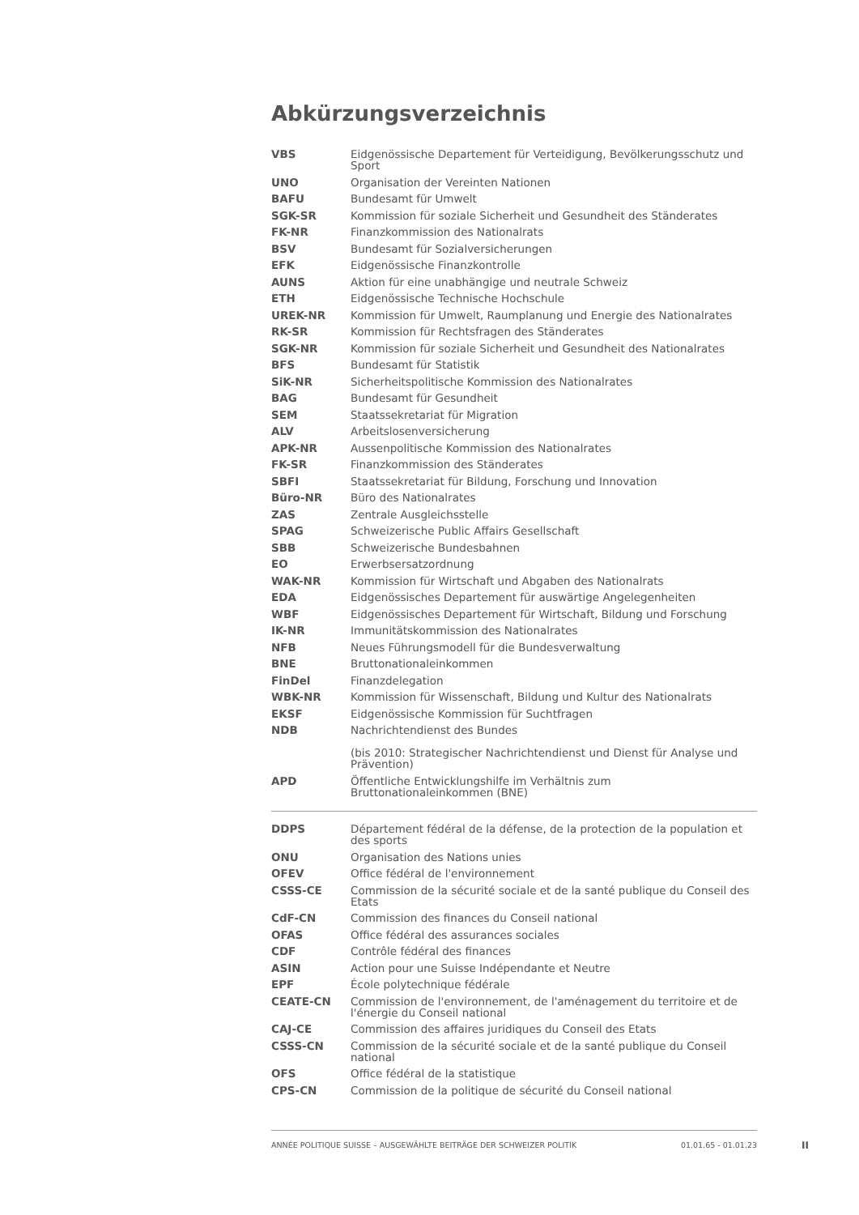Abkürzungsverzeichnis
| VBS | Eidgenössische Departement für Verteidigung, Bevölkerungsschutz und Sport |
| UNO | Organisation der Vereinten Nationen |
| BAFU | Bundesamt für Umwelt |
| SGK-SR | Kommission für soziale Sicherheit und Gesundheit des Ständerates |
| FK-NR | Finanzkommission des Nationalrats |
| BSV | Bundesamt für Sozialversicherungen |
| EFK | Eidgenössische Finanzkontrolle |
| AUNS | Aktion für eine unabhängige und neutrale Schweiz |
| ETH | Eidgenössische Technische Hochschule |
| UREK-NR | Kommission für Umwelt, Raumplanung und Energie des Nationalrates |
| RK-SR | Kommission für Rechtsfragen des Ständerates |
| SGK-NR | Kommission für soziale Sicherheit und Gesundheit des Nationalrates |
| BFS | Bundesamt für Statistik |
| SiK-NR | Sicherheitspolitische Kommission des Nationalrates |
| BAG | Bundesamt für Gesundheit |
| SEM | Staatssekretariat für Migration |
| ALV | Arbeitslosenversicherung |
| APK-NR | Aussenpolitische Kommission des Nationalrates |
| FK-SR | Finanzkommission des Ständerates |
| SBFI | Staatssekretariat für Bildung, Forschung und Innovation |
| Büro-NR | Büro des Nationalrates |
| ZAS | Zentrale Ausgleichsstelle |
| SPAG | Schweizerische Public Affairs Gesellschaft |
| SBB | Schweizerische Bundesbahnen |
| EO | Erwerbsersatzordnung |
| WAK-NR | Kommission für Wirtschaft und Abgaben des Nationalrats |
| EDA | Eidgenössisches Departement für auswärtige Angelegenheiten |
| WBF | Eidgenössisches Departement für Wirtschaft, Bildung und Forschung |
| IK-NR | Immunitätskommission des Nationalrates |
| NFB | Neues Führungsmodell für die Bundesverwaltung |
| BNE | Bruttonationaleinkommen |
| FinDel | Finanzdelegation |
| WBK-NR | Kommission für Wissenschaft, Bildung und Kultur des Nationalrats |
| EKSF | Eidgenössische Kommission für Suchtfragen |
| NDB | Nachrichtendienst des Bundes (bis 2010: Strategischer Nachrichtendienst und Dienst für Analyse und Prävention) |
| APD | Öffentliche Entwicklungshilfe im Verhältnis zum Bruttonationaleinkommen (BNE) |
| DDPS | Département fédéral de la défense, de la protection de la population et des sports |
| ONU | Organisation des Nations unies |
| OFEV | Office fédéral de l'environnement |
| CSSS-CE | Commission de la sécurité sociale et de la santé publique du Conseil des Etats |
| CdF-CN | Commission des finances du Conseil national |
| OFAS | Office fédéral des assurances sociales |
| CDF | Contrôle fédéral des finances |
| ASIN | Action pour une Suisse Indépendante et Neutre |
| EPF | École polytechnique fédérale |
| CEATE-CN | Commission de l'environnement, de l'aménagement du territoire et de l'énergie du Conseil national |
| CAJ-CE | Commission des affaires juridiques du Conseil des Etats |
| CSSS-CN | Commission de la sécurité sociale et de la santé publique du Conseil national |
| OFS | Office fédéral de la statistique |
| CPS-CN | Commission de la politique de sécurité du Conseil national |
ANNÉE POLITIQUE SUISSE – AUSGEWÄHLTE BEITRÄGE DER SCHWEIZER POLITIK 01.01.65 - 01.01.23
II